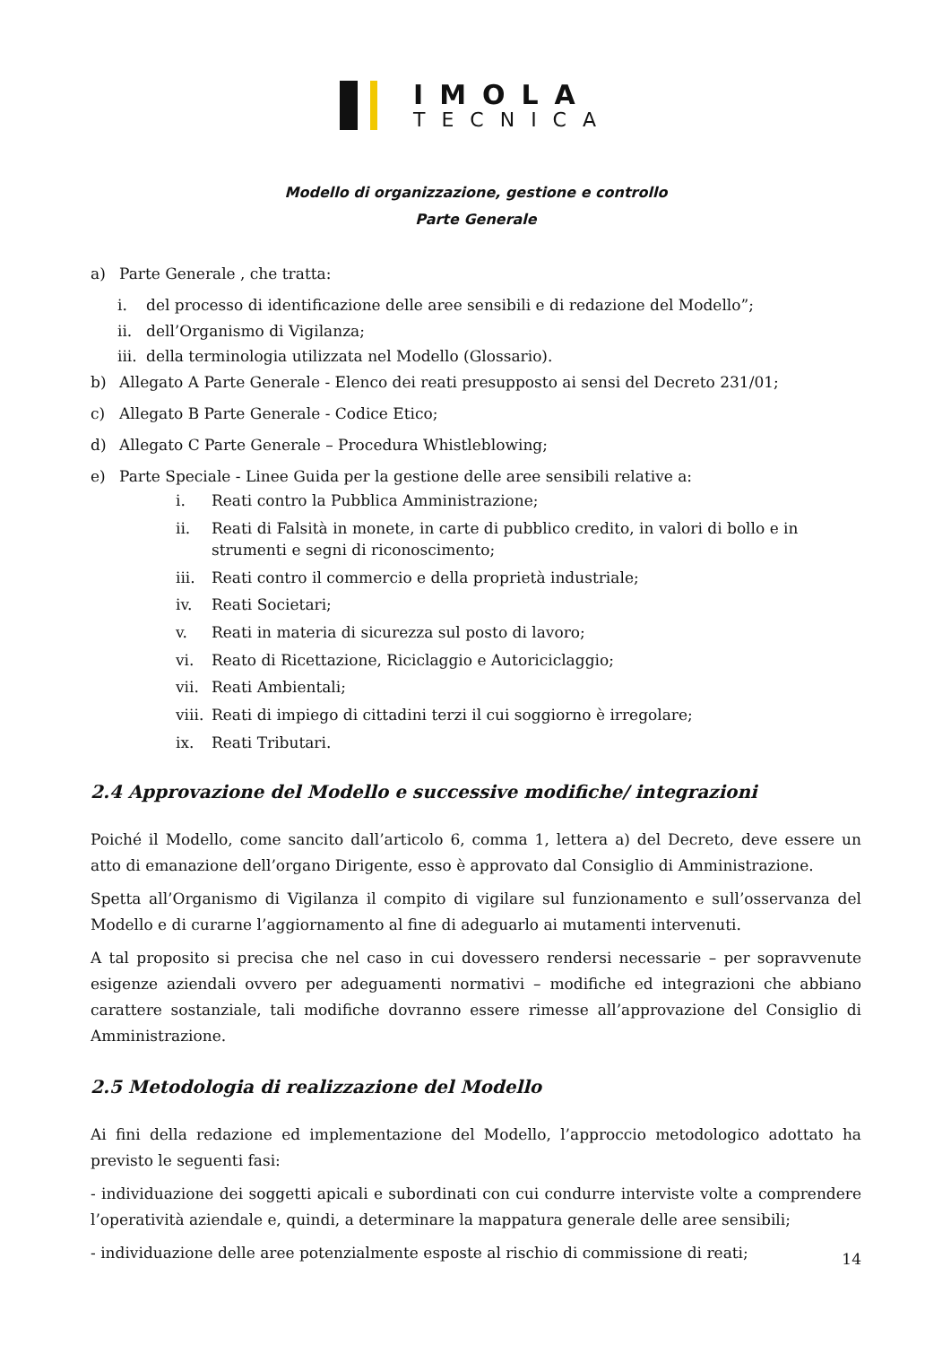IMOLA
TECNICA
Modello di organizzazione, gestione e controllo
Parte Generale
a) Parte Generale , che tratta:
i. del processo di identificazione delle aree sensibili e di redazione del Modello”;
ii. dell’Organismo di Vigilanza;
iii. della terminologia utilizzata nel Modello (Glossario).
b) Allegato A Parte Generale - Elenco dei reati presupposto ai sensi del Decreto 231/01;
c) Allegato B Parte Generale - Codice Etico;
d) Allegato C Parte Generale – Procedura Whistleblowing;
e) Parte Speciale - Linee Guida per la gestione delle aree sensibili relative a:
i. Reati contro la Pubblica Amministrazione;
ii. Reati di Falsità in monete, in carte di pubblico credito, in valori di bollo e in strumenti e segni di riconoscimento;
iii. Reati contro il commercio e della proprietà industriale;
iv. Reati Societari;
v. Reati in materia di sicurezza sul posto di lavoro;
vi. Reato di Ricettazione, Riciclaggio e Autoriciclaggio;
vii. Reati Ambientali;
viii. Reati di impiego di cittadini terzi il cui soggiorno è irregolare;
ix. Reati Tributari.
2.4 Approvazione del Modello e successive modifiche/ integrazioni
Poiché il Modello, come sancito dall’articolo 6, comma 1, lettera a) del Decreto, deve essere un atto di emanazione dell’organo Dirigente, esso è approvato dal Consiglio di Amministrazione.
Spetta all’Organismo di Vigilanza il compito di vigilare sul funzionamento e sull’osservanza del Modello e di curarne l’aggiornamento al fine di adeguarlo ai mutamenti intervenuti.
A tal proposito si precisa che nel caso in cui dovessero rendersi necessarie – per sopravvenute esigenze aziendali ovvero per adeguamenti normativi – modifiche ed integrazioni che abbiano carattere sostanziale, tali modifiche dovranno essere rimesse all’approvazione del Consiglio di Amministrazione.
2.5 Metodologia di realizzazione del Modello
Ai fini della redazione ed implementazione del Modello, l’approccio metodologico adottato ha previsto le seguenti fasi:
- individuazione dei soggetti apicali e subordinati con cui condurre interviste volte a comprendere l’operatività aziendale e, quindi, a determinare la mappatura generale delle aree sensibili;
- individuazione delle aree potenzialmente esposte al rischio di commissione di reati;
14